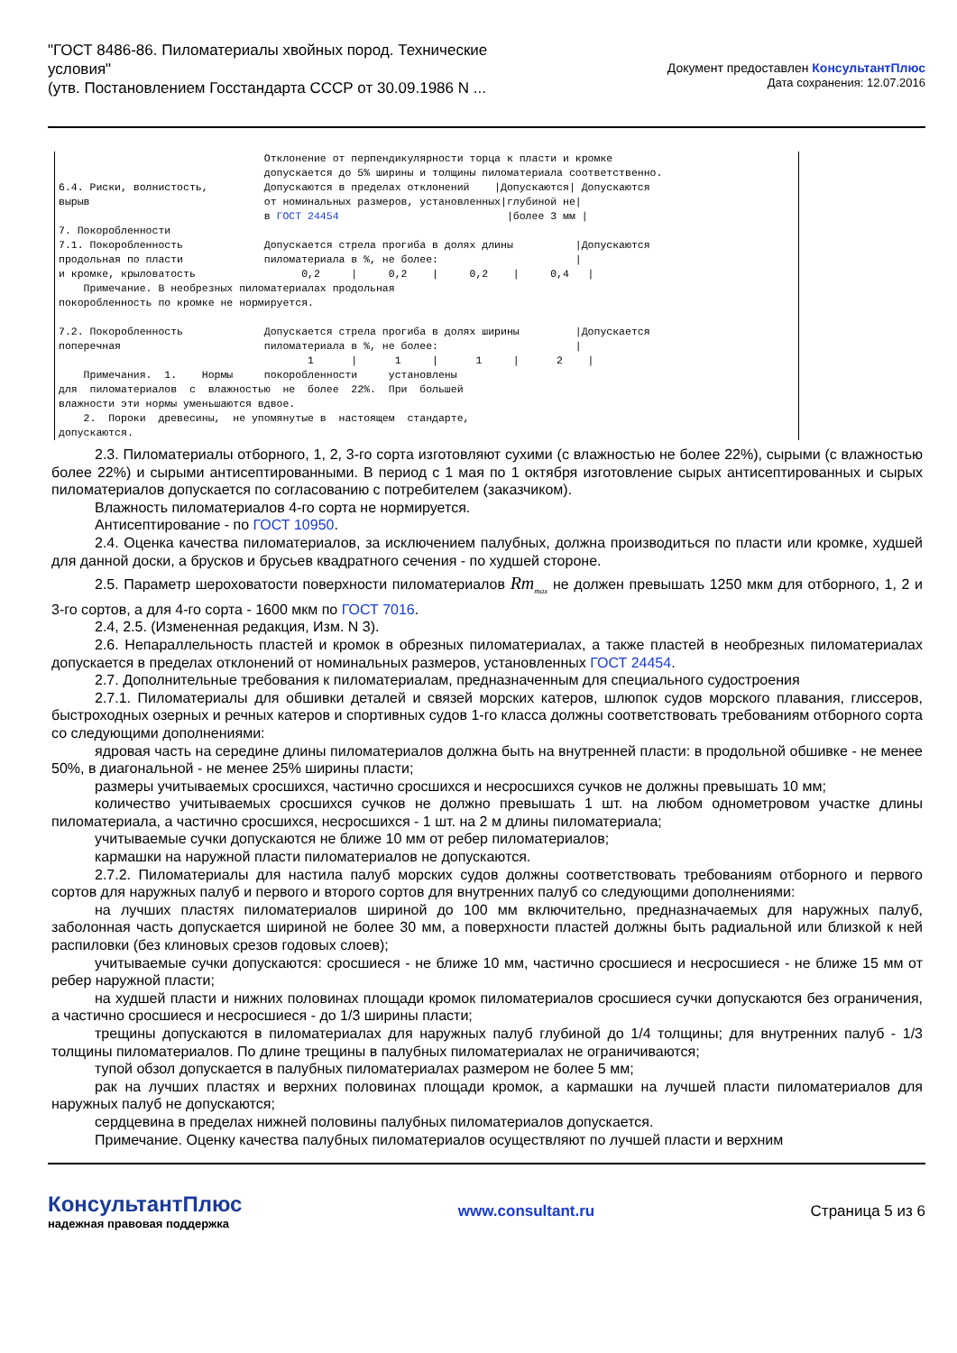"ГОСТ 8486-86. Пиломатериалы хвойных пород. Технические условия"
(утв. Постановлением Госстандарта СССР от 30.09.1986 N ...
Документ предоставлен КонсультантПлюс
Дата сохранения: 12.07.2016
                                 Отклонение от перпендикулярности торца к пласти и кромке
                                 допускается до 5% ширины и толщины пиломатериала соответственно.
6.4. Риски, волнистость,         Допускаются в пределах отклонений    |Допускаются| Допускаются
вырыв                            от номинальных размеров, установленных|глубиной не|
                                 в ГОСТ 24454                           |более 3 мм |
7. Покоробленности
7.1. Покоробленность             Допускается стрела прогиба в долях длины          |Допускаются
продольная по пласти             пиломатериала в %, не более:                      |
и кромке, крыловатость                 0,2     |     0,2    |     0,2    |     0,4   |
    Примечание. В необрезных пиломатериалах продольная
покоробленность по кромке не нормируется.

7.2. Покоробленность             Допускается стрела прогиба в долях ширины         |Допускается
поперечная                       пиломатериала в %, не более:                      |
                                        1      |      1     |      1     |      2    |
    Примечания.  1.    Нормы     покоробленности     установлены
для  пиломатериалов  с  влажностью  не  более  22%.  При  большей
влажности эти нормы уменьшаются вдвое.
    2.  Пороки  древесины,  не упомянутые в  настоящем  стандарте,
допускаются.
2.3. Пиломатериалы отборного, 1, 2, 3-го сорта изготовляют сухими (с влажностью не более 22%), сырыми (с влажностью более 22%) и сырыми антисептированными. В период с 1 мая по 1 октября изготовление сырых антисептированных и сырых пиломатериалов допускается по согласованию с потребителем (заказчиком).
Влажность пиломатериалов 4-го сорта не нормируется.
Антисептирование - по ГОСТ 10950.
2.4. Оценка качества пиломатериалов, за исключением палубных, должна производиться по пласти или кромке, худшей для данной доски, а брусков и брусьев квадратного сечения - по худшей стороне.
2.5. Параметр шероховатости поверхности пиломатериалов Rm<sub>max</sub> не должен превышать 1250 мкм для отборного, 1, 2 и 3-го сортов, а для 4-го сорта - 1600 мкм по ГОСТ 7016.
2.4, 2.5. (Измененная редакция, Изм. N 3).
2.6. Непараллельность пластей и кромок в обрезных пиломатериалах, а также пластей в необрезных пиломатериалах допускается в пределах отклонений от номинальных размеров, установленных ГОСТ 24454.
2.7. Дополнительные требования к пиломатериалам, предназначенным для специального судостроения
2.7.1. Пиломатериалы для обшивки деталей и связей морских катеров, шлюпок судов морского плавания, глиссеров, быстроходных озерных и речных катеров и спортивных судов 1-го класса должны соответствовать требованиям отборного сорта со следующими дополнениями:
ядровая часть на середине длины пиломатериалов должна быть на внутренней пласти: в продольной обшивке - не менее 50%, в диагональной - не менее 25% ширины пласти;
размеры учитываемых сросшихся, частично сросшихся и несросшихся сучков не должны превышать 10 мм;
количество учитываемых сросшихся сучков не должно превышать 1 шт. на любом однометровом участке длины пиломатериала, а частично сросшихся, несросшихся - 1 шт. на 2 м длины пиломатериала;
учитываемые сучки допускаются не ближе 10 мм от ребер пиломатериалов;
кармашки на наружной пласти пиломатериалов не допускаются.
2.7.2. Пиломатериалы для настила палуб морских судов должны соответствовать требованиям отборного и первого сортов для наружных палуб и первого и второго сортов для внутренних палуб со следующими дополнениями:
на лучших пластях пиломатериалов шириной до 100 мм включительно, предназначаемых для наружных палуб, заболонная часть допускается шириной не более 30 мм, а поверхности пластей должны быть радиальной или близкой к ней распиловки (без клиновых срезов годовых слоев);
учитываемые сучки допускаются: сросшиеся - не ближе 10 мм, частично сросшиеся и несросшиеся - не ближе 15 мм от ребер наружной пласти;
на худшей пласти и нижних половинах площади кромок пиломатериалов сросшиеся сучки допускаются без ограничения, а частично сросшиеся и несросшиеся - до 1/3 ширины пласти;
трещины допускаются в пиломатериалах для наружных палуб глубиной до 1/4 толщины; для внутренних палуб - 1/3 толщины пиломатериалов. По длине трещины в палубных пиломатериалах не ограничиваются;
тупой обзол допускается в палубных пиломатериалах размером не более 5 мм;
рак на лучших пластях и верхних половинах площади кромок, а кармашки на лучшей пласти пиломатериалов для наружных палуб не допускаются;
сердцевина в пределах нижней половины палубных пиломатериалов допускается.
Примечание. Оценку качества палубных пиломатериалов осуществляют по лучшей пласти и верхним
КонсультантПлюс
надежная правовая поддержка
www.consultant.ru Страница 5 из 6